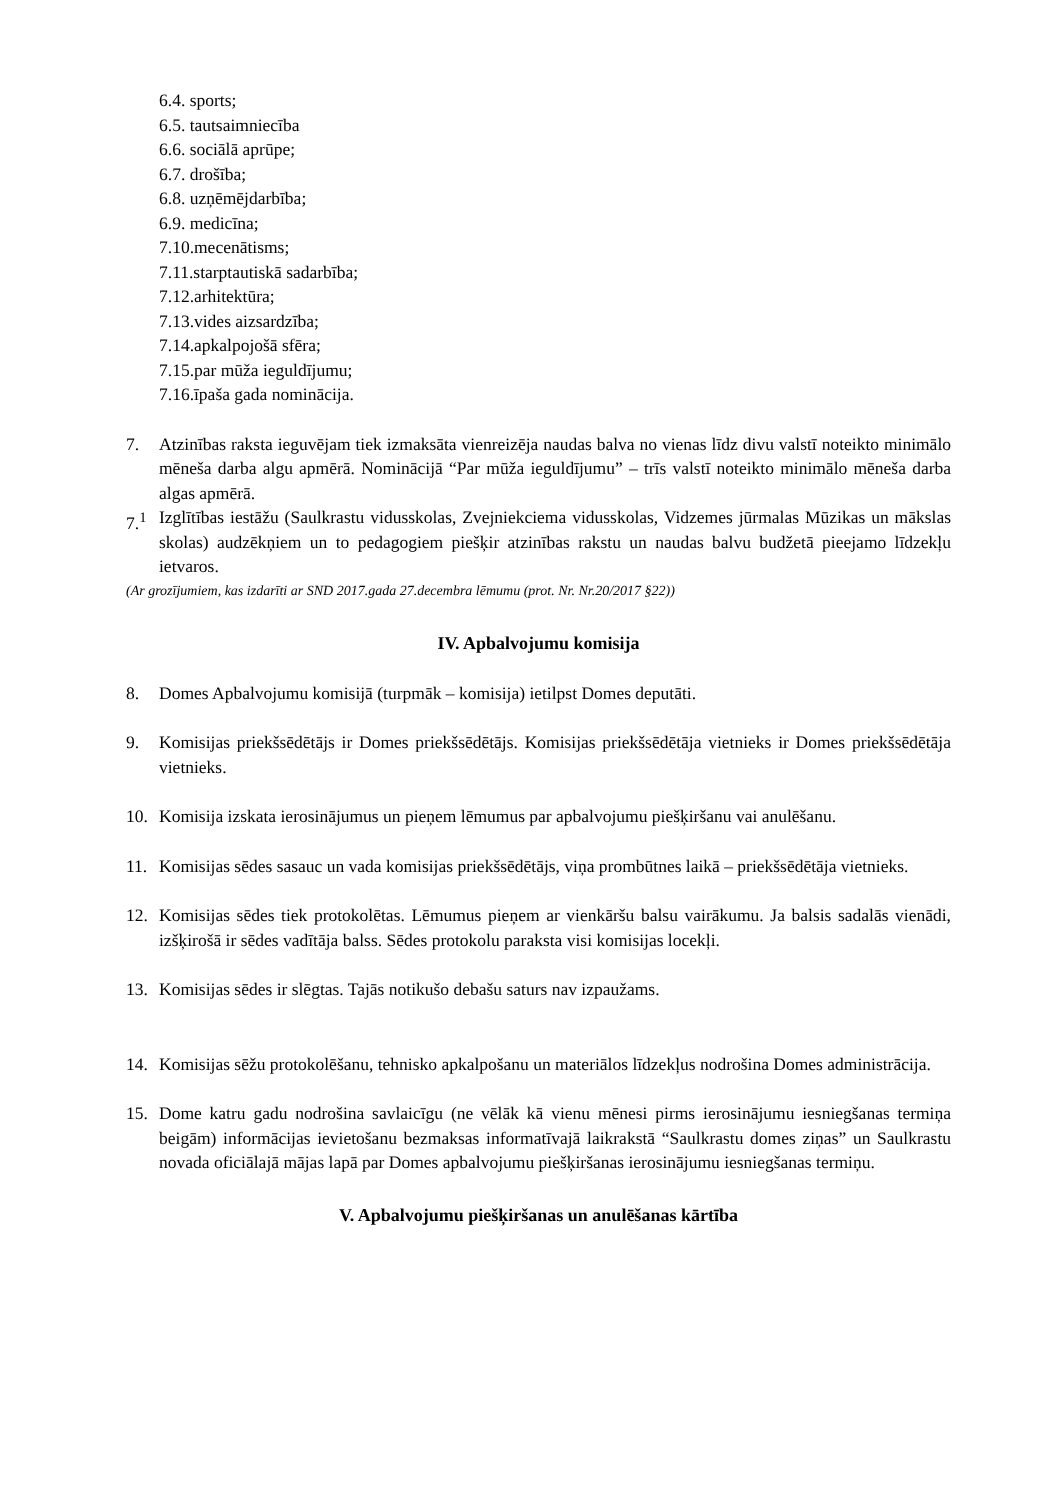6.4. sports;
6.5. tautsaimniecība
6.6. sociālā aprūpe;
6.7. drošība;
6.8. uzņēmējdarbība;
6.9. medicīna;
7.10.mecenātisms;
7.11.starptautiskā sadarbība;
7.12.arhitektūra;
7.13.vides aizsardzība;
7.14.apkalpojošā sfēra;
7.15.par mūža ieguldījumu;
7.16.īpaša gada nominācija.
7. Atzinības raksta ieguvējam tiek izmaksāta vienreizēja naudas balva no vienas līdz divu valstī noteikto minimālo mēneša darba algu apmērā. Nominācijā “Par mūža ieguldījumu” – trīs valstī noteikto minimālo mēneša darba algas apmērā.
7.<sup>1</sup> Izglītības iestāžu (Saulkrastu vidusskolas, Zvejniekciema vidusskolas, Vidzemes jūrmalas Mūzikas un mākslas skolas) audzēkņiem un to pedagogiem piešķir atzinības rakstu un naudas balvu budžetā pieejamo līdzekļu ietvaros.
(Ar grozījumiem, kas izdarīti ar SND 2017.gada 27.decembra lēmumu (prot. Nr. Nr.20/2017 §22))
IV. Apbalvojumu komisija
8. Domes Apbalvojumu komisijā (turpmāk – komisija) ietilpst Domes deputāti.
9. Komisijas priekšsēdētājs ir Domes priekšsēdētājs. Komisijas priekšsēdētāja vietnieks ir Domes priekšsēdētāja vietnieks.
10. Komisija izskata ierosinājumus un pieņem lēmumus par apbalvojumu piešķiršanu vai anulēšanu.
11. Komisijas sēdes sasauc un vada komisijas priekšsēdētājs, viņa prombūtnes laikā – priekšsēdētāja vietnieks.
12. Komisijas sēdes tiek protokolētas. Lēmumus pieņem ar vienkāršu balsu vairākumu. Ja balsis sadalās vienādi, izšķirošā ir sēdes vadītāja balss. Sēdes protokolu paraksta visi komisijas locekļi.
13. Komisijas sēdes ir slēgtas. Tajās notikušo debašu saturs nav izpaužams.
14. Komisijas sēžu protokolēšanu, tehnisko apkalpošanu un materiālos līdzekļus nodrošina Domes administrācija.
15. Dome katru gadu nodrošina savlaicīgu (ne vēlāk kā vienu mēnesi pirms ierosinājumu iesniegšanas termiņa beigām) informācijas ievietošanu bezmaksas informatīvajā laikrakstā “Saulkrastu domes ziņas” un Saulkrastu novada oficiālajā mājas lapā par Domes apbalvojumu piešķiršanas ierosinājumu iesniegšanas termiņu.
V. Apbalvojumu piešķiršanas un anulēšanas kārtība